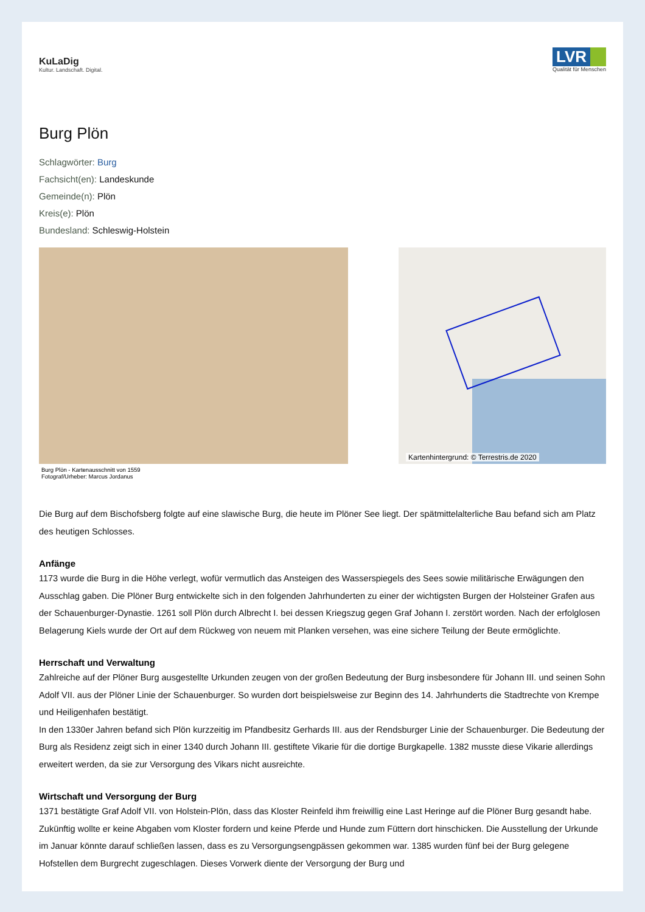KuLaDig
Kultur. Landschaft. Digital.
LVR
Qualität für Menschen
Burg Plön
Schlagwörter: Burg
Fachsicht(en): Landeskunde
Gemeinde(n): Plön
Kreis(e): Plön
Bundesland: Schleswig-Holstein
Burg Plön - Kartenausschnitt von 1559
Fotograf/Urheber: Marcus Jordanus
Kartenhintergrund: © Terrestris.de 2020
Die Burg auf dem Bischofsberg folgte auf eine slawische Burg, die heute im Plöner See liegt. Der spätmittelalterliche Bau befand sich am Platz des heutigen Schlosses.
Anfänge
1173 wurde die Burg in die Höhe verlegt, wofür vermutlich das Ansteigen des Wasserspiegels des Sees sowie militärische Erwägungen den Ausschlag gaben. Die Plöner Burg entwickelte sich in den folgenden Jahrhunderten zu einer der wichtigsten Burgen der Holsteiner Grafen aus der Schauenburger-Dynastie. 1261 soll Plön durch Albrecht I. bei dessen Kriegszug gegen Graf Johann I. zerstört worden. Nach der erfolglosen Belagerung Kiels wurde der Ort auf dem Rückweg von neuem mit Planken versehen, was eine sichere Teilung der Beute ermöglichte.
Herrschaft und Verwaltung
Zahlreiche auf der Plöner Burg ausgestellte Urkunden zeugen von der großen Bedeutung der Burg insbesondere für Johann III. und seinen Sohn Adolf VII. aus der Plöner Linie der Schauenburger. So wurden dort beispielsweise zur Beginn des 14. Jahrhunderts die Stadtrechte von Krempe und Heiligenhafen bestätigt.
In den 1330er Jahren befand sich Plön kurzzeitig im Pfandbesitz Gerhards III. aus der Rendsburger Linie der Schauenburger. Die Bedeutung der Burg als Residenz zeigt sich in einer 1340 durch Johann III. gestiftete Vikarie für die dortige Burgkapelle. 1382 musste diese Vikarie allerdings erweitert werden, da sie zur Versorgung des Vikars nicht ausreichte.
Wirtschaft und Versorgung der Burg
1371 bestätigte Graf Adolf VII. von Holstein-Plön, dass das Kloster Reinfeld ihm freiwillig eine Last Heringe auf die Plöner Burg gesandt habe. Zukünftig wollte er keine Abgaben vom Kloster fordern und keine Pferde und Hunde zum Füttern dort hinschicken. Die Ausstellung der Urkunde im Januar könnte darauf schließen lassen, dass es zu Versorgungsengpässen gekommen war. 1385 wurden fünf bei der Burg gelegene Hofstellen dem Burgrecht zugeschlagen. Dieses Vorwerk diente der Versorgung der Burg und